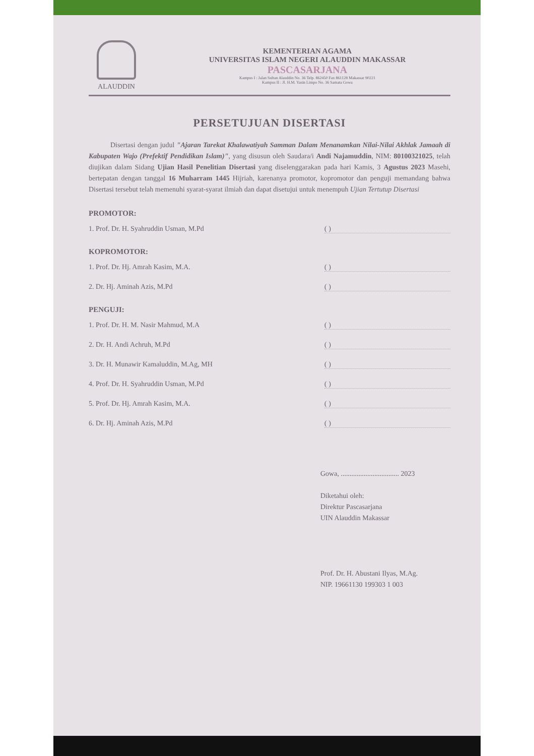ALAUDDIN
KEMENTERIAN AGAMA
UNIVERSITAS ISLAM NEGERI ALAUDDIN MAKASSAR
PASCASARJANA
Kampus I : Jalan Sultan Alauddin No. 36 Telp. 862450 Fax 861128 Makassar 90221
Kampus II : Jl. H.M. Yasin Limpo No. 36 Samata Gowa
PERSETUJUAN DISERTASI
Disertasi dengan judul "Ajaran Tarekat Khalawatiyah Samman Dalam Menanamkan Nilai-Nilai Akhlak Jamaah di Kabupaten Wajo (Prefektif Pendidikan Islam)", yang disusun oleh Saudara/i Andi Najamuddin, NIM: 80100321025, telah diujikan dalam Sidang Ujian Hasil Penelitian Disertasi yang diselenggarakan pada hari Kamis, 3 Agustus 2023 Masehi, bertepatan dengan tanggal 16 Muharram 1445 Hijriah, karenanya promotor, kopromotor dan penguji memandang bahwa Disertasi tersebut telah memenuhi syarat-syarat ilmiah dan dapat disetujui untuk menempuh Ujian Tertutup Disertasi
PROMOTOR:
1. Prof. Dr. H. Syahruddin Usman, M.Pd ( )
KOPROMOTOR:
1. Prof. Dr. Hj. Amrah Kasim, M.A. ( )
2. Dr. Hj. Aminah Azis, M.Pd ( )
PENGUJI:
1. Prof. Dr. H. M. Nasir Mahmud, M.A ( )
2. Dr. H. Andi Achruh, M.Pd ( )
3. Dr. H. Munawir Kamaluddin, M.Ag, MH ( )
4. Prof. Dr. H. Syahruddin Usman, M.Pd ( )
5. Prof. Dr. Hj. Amrah Kasim, M.A. ( )
6. Dr. Hj. Aminah Azis, M.Pd ( )
Gowa, ................................. 2023
Diketahui oleh:
Direktur Pascasarjana
UIN Alauddin Makassar
Prof. Dr. H. Abustani Ilyas, M.Ag.
NIP. 19661130 199303 1 003